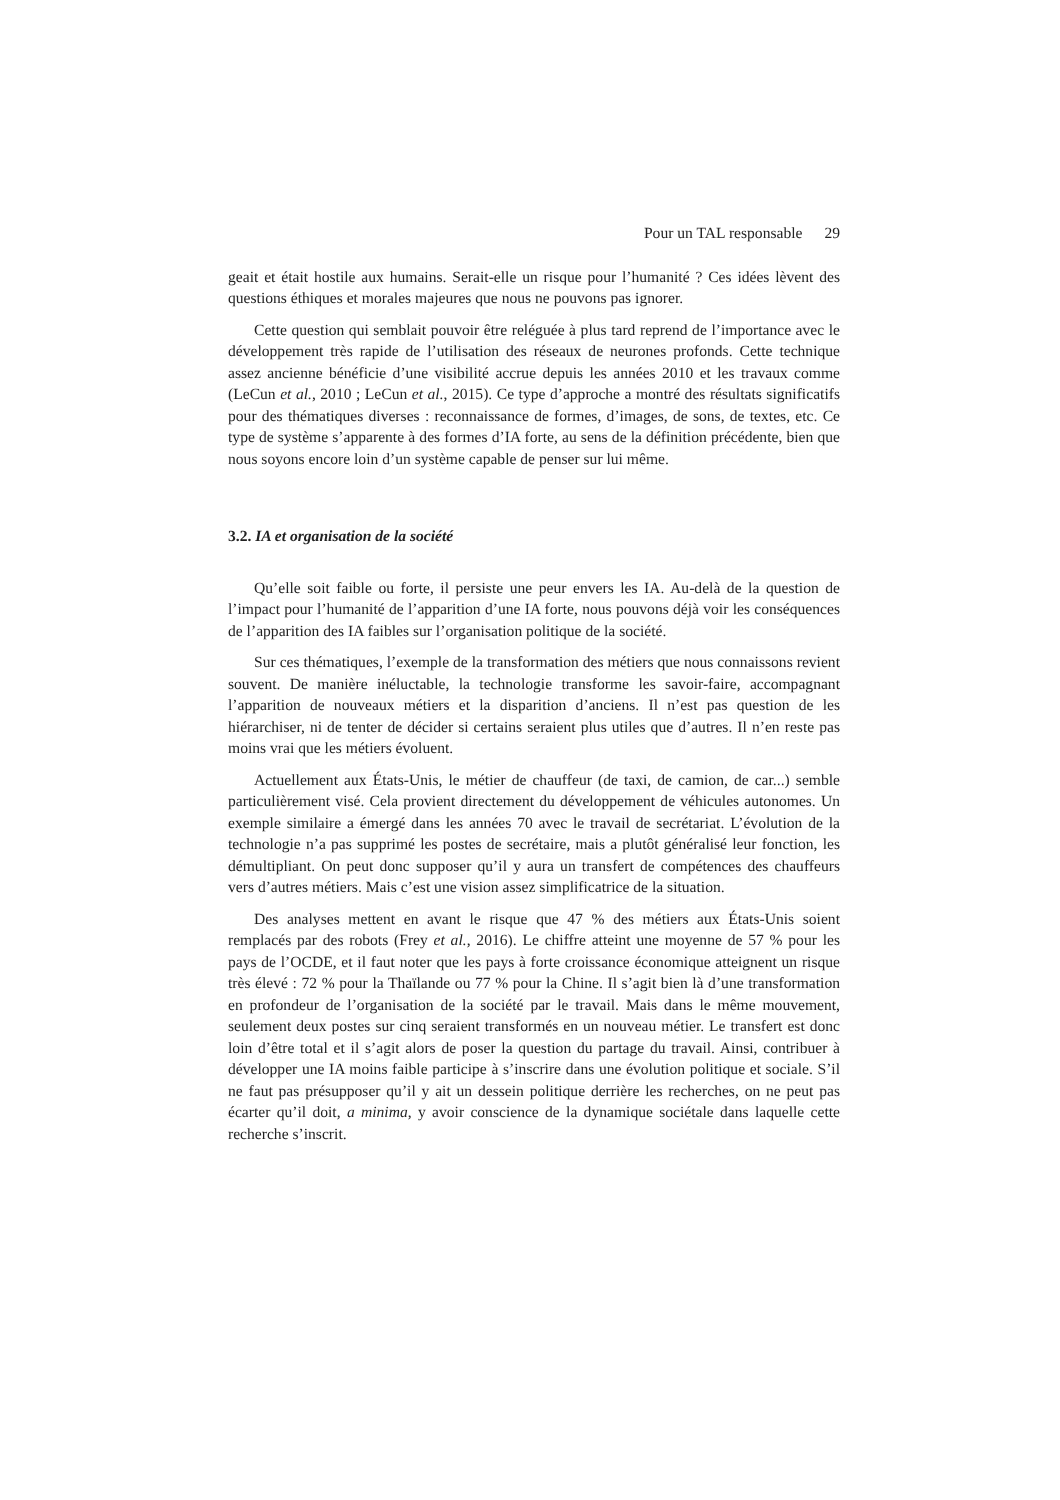Pour un TAL responsable 29
geait et était hostile aux humains. Serait-elle un risque pour l’humanité ? Ces idées lèvent des questions éthiques et morales majeures que nous ne pouvons pas ignorer.
Cette question qui semblait pouvoir être reléguée à plus tard reprend de l’importance avec le développement très rapide de l’utilisation des réseaux de neurones profonds. Cette technique assez ancienne bénéficie d’une visibilité accrue depuis les années 2010 et les travaux comme (LeCun et al., 2010 ; LeCun et al., 2015). Ce type d’approche a montré des résultats significatifs pour des thématiques diverses : reconnaissance de formes, d’images, de sons, de textes, etc. Ce type de système s’apparente à des formes d’IA forte, au sens de la définition précédente, bien que nous soyons encore loin d’un système capable de penser sur lui même.
3.2. IA et organisation de la société
Qu’elle soit faible ou forte, il persiste une peur envers les IA. Au-delà de la question de l’impact pour l’humanité de l’apparition d’une IA forte, nous pouvons déjà voir les conséquences de l’apparition des IA faibles sur l’organisation politique de la société.
Sur ces thématiques, l’exemple de la transformation des métiers que nous connaissons revient souvent. De manière inéluctable, la technologie transforme les savoir-faire, accompagnant l’apparition de nouveaux métiers et la disparition d’anciens. Il n’est pas question de les hiérarchiser, ni de tenter de décider si certains seraient plus utiles que d’autres. Il n’en reste pas moins vrai que les métiers évoluent.
Actuellement aux États-Unis, le métier de chauffeur (de taxi, de camion, de car...) semble particulièrement visé. Cela provient directement du développement de véhicules autonomes. Un exemple similaire a émergé dans les années 70 avec le travail de secrétariat. L’évolution de la technologie n’a pas supprimé les postes de secrétaire, mais a plutôt généralisé leur fonction, les démultipliant. On peut donc supposer qu’il y aura un transfert de compétences des chauffeurs vers d’autres métiers. Mais c’est une vision assez simplificatrice de la situation.
Des analyses mettent en avant le risque que 47 % des métiers aux États-Unis soient remplacés par des robots (Frey et al., 2016). Le chiffre atteint une moyenne de 57 % pour les pays de l’OCDE, et il faut noter que les pays à forte croissance économique atteignent un risque très élevé : 72 % pour la Thaïlande ou 77 % pour la Chine. Il s’agit bien là d’une transformation en profondeur de l’organisation de la société par le travail. Mais dans le même mouvement, seulement deux postes sur cinq seraient transformés en un nouveau métier. Le transfert est donc loin d’être total et il s’agit alors de poser la question du partage du travail. Ainsi, contribuer à développer une IA moins faible participe à s’inscrire dans une évolution politique et sociale. S’il ne faut pas présupposer qu’il y ait un dessein politique derrière les recherches, on ne peut pas écarter qu’il doit, a minima, y avoir conscience de la dynamique sociétale dans laquelle cette recherche s’inscrit.